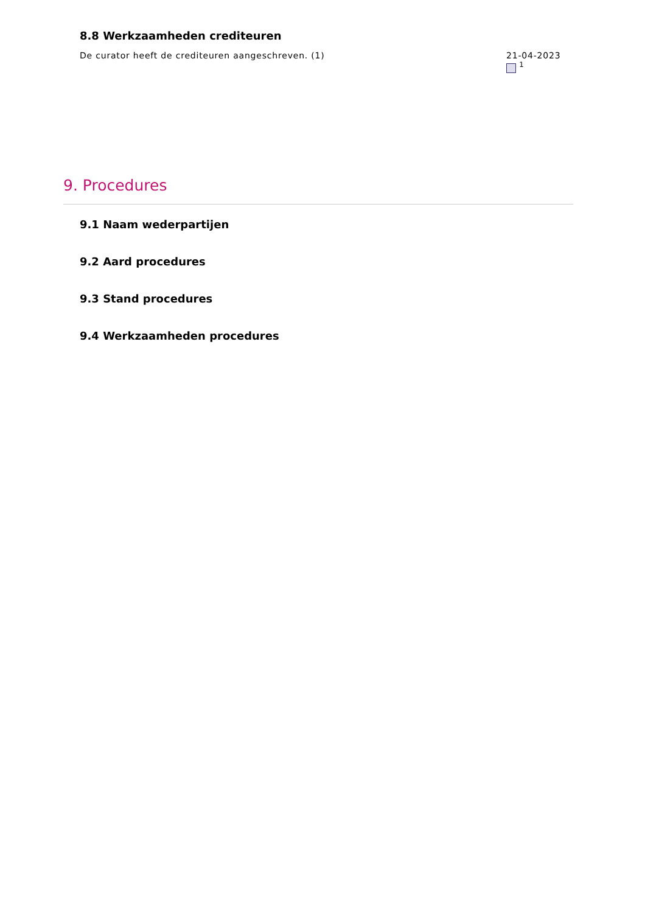8.8 Werkzaamheden crediteuren
De curator heeft de crediteuren aangeschreven. (1)
21-04-2023
<sup>1</sup>
9. Procedures
9.1 Naam wederpartijen
9.2 Aard procedures
9.3 Stand procedures
9.4 Werkzaamheden procedures